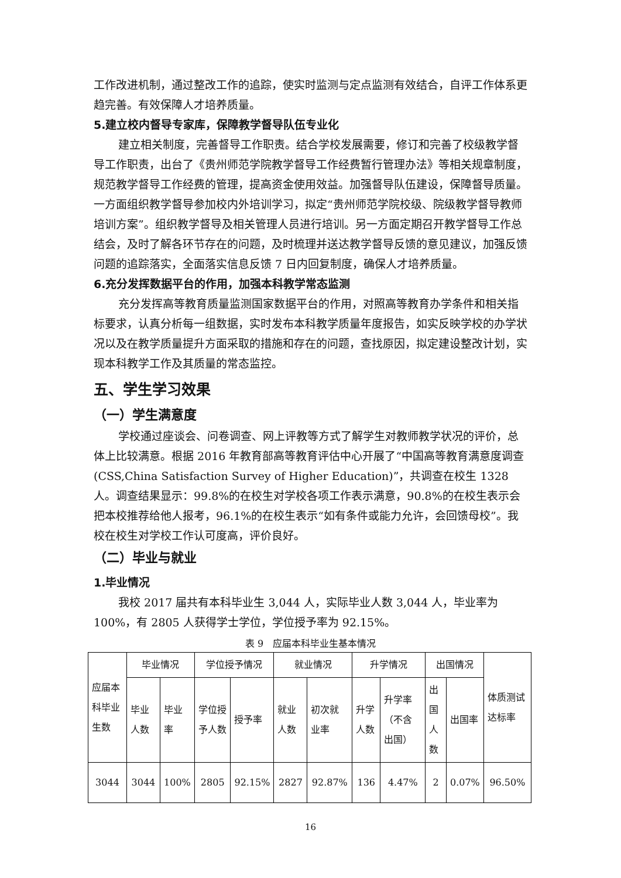工作改进机制，通过整改工作的追踪，使实时监测与定点监测有效结合，自评工作体系更趋完善。有效保障人才培养质量。
5.建立校内督导专家库，保障教学督导队伍专业化
建立相关制度，完善督导工作职责。结合学校发展需要，修订和完善了校级教学督导工作职责，出台了《贵州师范学院教学督导工作经费暂行管理办法》等相关规章制度，规范教学督导工作经费的管理，提高资金使用效益。加强督导队伍建设，保障督导质量。一方面组织教学督导参加校内外培训学习，拟定“贵州师范学院校级、院级教学督导教师培训方案”。组织教学督导及相关管理人员进行培训。另一方面定期召开教学督导工作总结会，及时了解各环节存在的问题，及时梳理并送达教学督导反馈的意见建议，加强反馈问题的追踪落实，全面落实信息反馈 7 日内回复制度，确保人才培养质量。
6.充分发挥数据平台的作用，加强本科教学常态监测
充分发挥高等教育质量监测国家数据平台的作用，对照高等教育办学条件和相关指标要求，认真分析每一组数据，实时发布本科教学质量年度报告，如实反映学校的办学状况以及在教学质量提升方面采取的措施和存在的问题，查找原因，拟定建设整改计划，实现本科教学工作及其质量的常态监控。
五、学生学习效果
（一）学生满意度
学校通过座谈会、问卷调查、网上评教等方式了解学生对教师教学状况的评价，总体上比较满意。根据 2016 年教育部高等教育评估中心开展了“中国高等教育满意度调查(CSS,China Satisfaction Survey of Higher Education)”，共调查在校生 1328 人。调查结果显示：99.8%的在校生对学校各项工作表示满意，90.8%的在校生表示会把本校推荐给他人报考，96.1%的在校生表示“如有条件或能力允许，会回馈母校”。我校在校生对学校工作认可度高，评价良好。
（二）毕业与就业
1.毕业情况
我校 2017 届共有本科毕业生 3,044 人，实际毕业人数 3,044 人，毕业率为100%，有 2805 人获得学士学位，学位授予率为 92.15%。
表 9　应届本科毕业生基本情况
| 应届本科毕业生数 | 毕业情况 | | 学位授予情况 | | 就业情况 | | 升学情况 | | 出国情况 | | 体质测试达标率 |
| --- | --- | --- | --- | --- | --- | --- | --- | --- | --- | --- | --- |
| | 毕业人数 | 毕业率 | 学位授予人数 | 授予率 | 就业人数 | 初次就业率 | 升学人数 | 升学率（不含出国） | 出国人数 | 出国率 | |
| 3044 | 3044 | 100% | 2805 | 92.15% | 2827 | 92.87% | 136 | 4.47% | 2 | 0.07% | 96.50% |
16